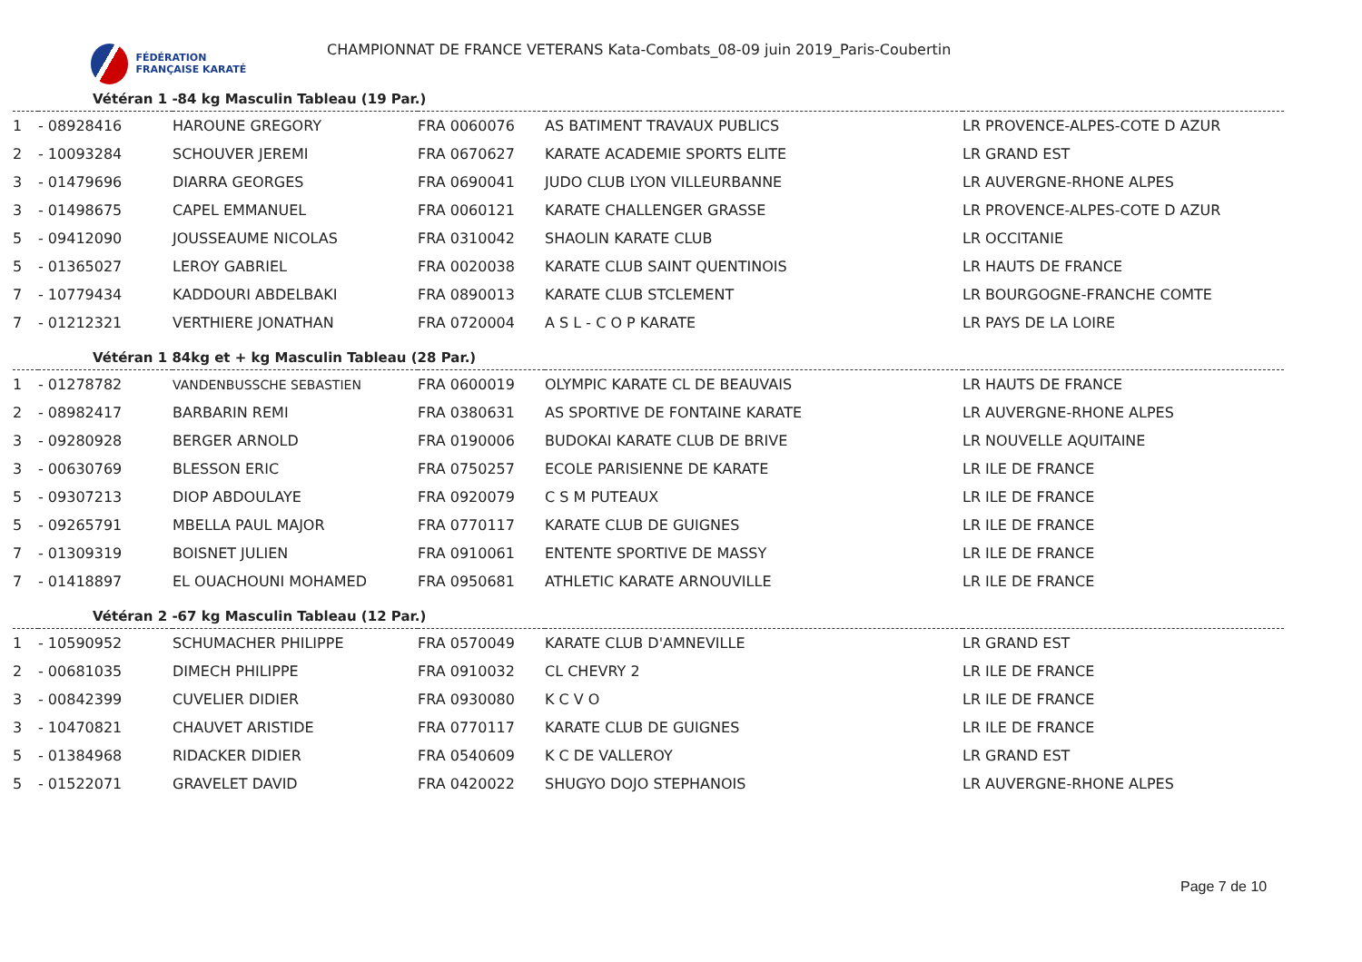FÉDÉRATION FRANÇAISE KARATÉ
CHAMPIONNAT DE FRANCE VETERANS Kata-Combats_08-09 juin 2019_Paris-Coubertin
Vétéran 1 -84 kg Masculin Tableau (19 Par.)
| 1 | - 08928416 | HAROUNE GREGORY | FRA 0060076 | AS BATIMENT TRAVAUX PUBLICS | LR PROVENCE-ALPES-COTE D AZUR |
| 2 | - 10093284 | SCHOUVER JEREMI | FRA 0670627 | KARATE ACADEMIE SPORTS ELITE | LR GRAND EST |
| 3 | - 01479696 | DIARRA GEORGES | FRA 0690041 | JUDO CLUB LYON VILLEURBANNE | LR AUVERGNE-RHONE ALPES |
| 3 | - 01498675 | CAPEL EMMANUEL | FRA 0060121 | KARATE CHALLENGER GRASSE | LR PROVENCE-ALPES-COTE D AZUR |
| 5 | - 09412090 | JOUSSEAUME NICOLAS | FRA 0310042 | SHAOLIN KARATE CLUB | LR OCCITANIE |
| 5 | - 01365027 | LEROY GABRIEL | FRA 0020038 | KARATE CLUB SAINT QUENTINOIS | LR HAUTS DE FRANCE |
| 7 | - 10779434 | KADDOURI ABDELBAKI | FRA 0890013 | KARATE CLUB STCLEMENT | LR BOURGOGNE-FRANCHE COMTE |
| 7 | - 01212321 | VERTHIERE JONATHAN | FRA 0720004 | A S L - C O P KARATE | LR PAYS DE LA LOIRE |
Vétéran 1 84kg et + kg Masculin Tableau (28 Par.)
| 1 | - 01278782 | VANDENBUSSCHE SEBASTIEN | FRA 0600019 | OLYMPIC KARATE CL DE BEAUVAIS | LR HAUTS DE FRANCE |
| 2 | - 08982417 | BARBARIN REMI | FRA 0380631 | AS SPORTIVE DE FONTAINE KARATE | LR AUVERGNE-RHONE ALPES |
| 3 | - 09280928 | BERGER ARNOLD | FRA 0190006 | BUDOKAI KARATE CLUB DE BRIVE | LR NOUVELLE AQUITAINE |
| 3 | - 00630769 | BLESSON ERIC | FRA 0750257 | ECOLE PARISIENNE DE KARATE | LR ILE DE FRANCE |
| 5 | - 09307213 | DIOP ABDOULAYE | FRA 0920079 | C S M PUTEAUX | LR ILE DE FRANCE |
| 5 | - 09265791 | MBELLA PAUL MAJOR | FRA 0770117 | KARATE CLUB DE GUIGNES | LR ILE DE FRANCE |
| 7 | - 01309319 | BOISNET JULIEN | FRA 0910061 | ENTENTE SPORTIVE DE MASSY | LR ILE DE FRANCE |
| 7 | - 01418897 | EL OUACHOUNI MOHAMED | FRA 0950681 | ATHLETIC KARATE ARNOUVILLE | LR ILE DE FRANCE |
Vétéran 2 -67 kg Masculin Tableau (12 Par.)
| 1 | - 10590952 | SCHUMACHER PHILIPPE | FRA 0570049 | KARATE CLUB D'AMNEVILLE | LR GRAND EST |
| 2 | - 00681035 | DIMECH PHILIPPE | FRA 0910032 | CL CHEVRY 2 | LR ILE DE FRANCE |
| 3 | - 00842399 | CUVELIER DIDIER | FRA 0930080 | K C V O | LR ILE DE FRANCE |
| 3 | - 10470821 | CHAUVET ARISTIDE | FRA 0770117 | KARATE CLUB DE GUIGNES | LR ILE DE FRANCE |
| 5 | - 01384968 | RIDACKER DIDIER | FRA 0540609 | K C DE VALLEROY | LR GRAND EST |
| 5 | - 01522071 | GRAVELET DAVID | FRA 0420022 | SHUGYO DOJO STEPHANOIS | LR AUVERGNE-RHONE ALPES |
Page 7 de 10